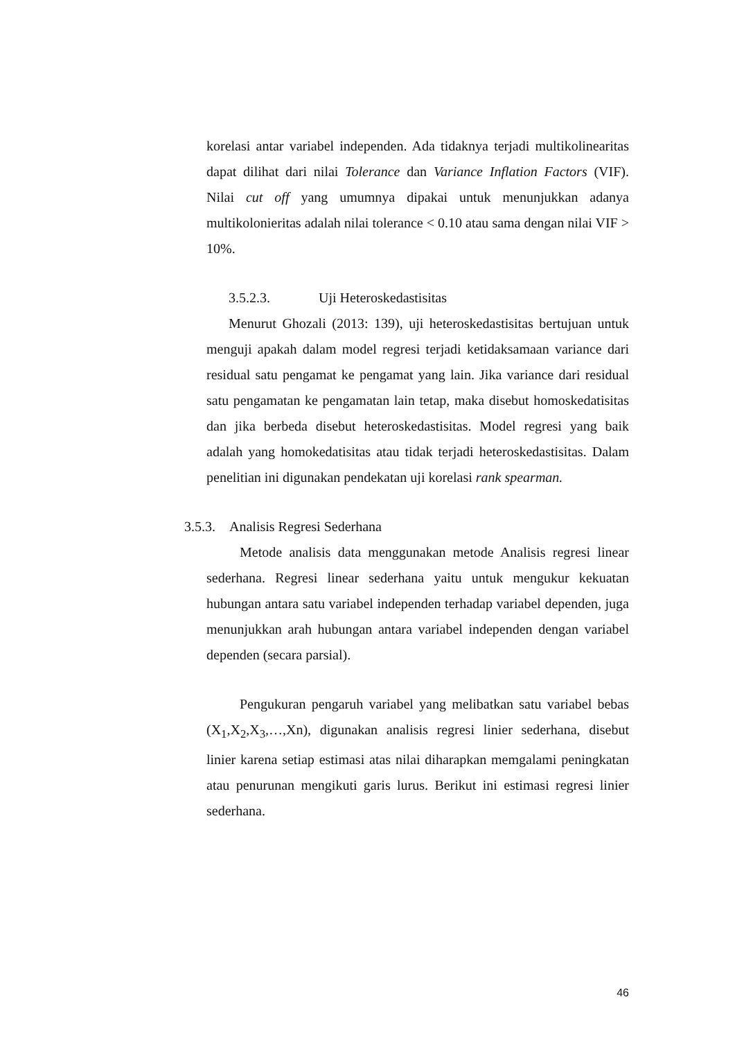korelasi antar variabel independen. Ada tidaknya terjadi multikolinearitas dapat dilihat dari nilai Tolerance dan Variance Inflation Factors (VIF). Nilai cut off yang umumnya dipakai untuk menunjukkan adanya multikolonieritas adalah nilai tolerance < 0.10 atau sama dengan nilai VIF > 10%.
3.5.2.3. Uji Heteroskedastisitas
Menurut Ghozali (2013: 139), uji heteroskedastisitas bertujuan untuk menguji apakah dalam model regresi terjadi ketidaksamaan variance dari residual satu pengamat ke pengamat yang lain. Jika variance dari residual satu pengamatan ke pengamatan lain tetap, maka disebut homoskedatisitas dan jika berbeda disebut heteroskedastisitas. Model regresi yang baik adalah yang homokedatisitas atau tidak terjadi heteroskedastisitas. Dalam penelitian ini digunakan pendekatan uji korelasi rank spearman.
3.5.3. Analisis Regresi Sederhana
Metode analisis data menggunakan metode Analisis regresi linear sederhana. Regresi linear sederhana yaitu untuk mengukur kekuatan hubungan antara satu variabel independen terhadap variabel dependen, juga menunjukkan arah hubungan antara variabel independen dengan variabel dependen (secara parsial).
Pengukuran pengaruh variabel yang melibatkan satu variabel bebas (X<sub>1</sub>,X<sub>2</sub>,X<sub>3</sub>,…,Xn), digunakan analisis regresi linier sederhana, disebut linier karena setiap estimasi atas nilai diharapkan memgalami peningkatan atau penurunan mengikuti garis lurus. Berikut ini estimasi regresi linier sederhana.
46